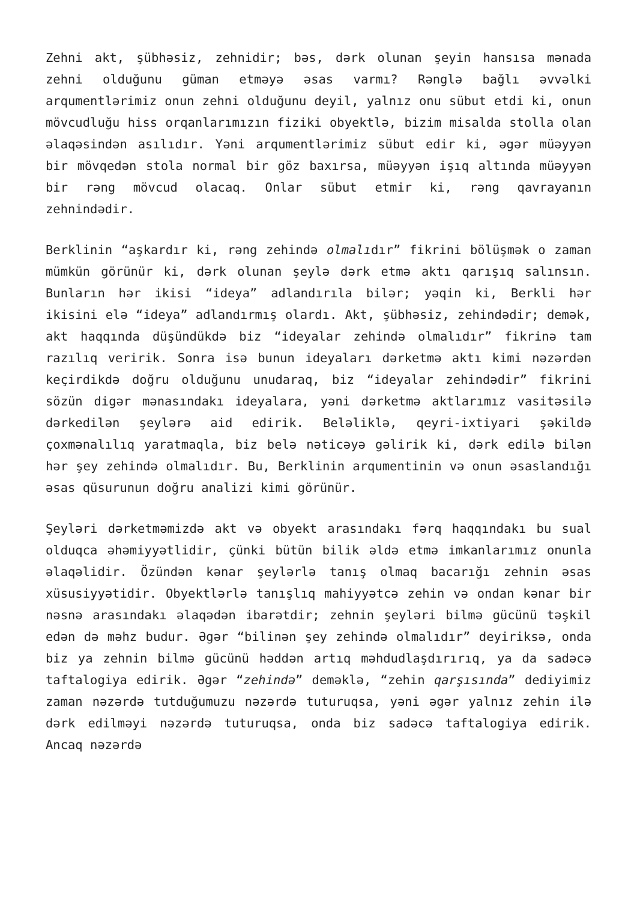Zehni akt, şübhəsiz, zehnidir; bəs, dərk olunan şeyin hansısa mənada zehni olduğunu güman etməyə əsas varmı? Rənglə bağlı əvvəlki arqumentlərimiz onun zehni olduğunu deyil, yalnız onu sübut etdi ki, onun mövcudluğu hiss orqanlarımızın fiziki obyektlə, bizim misalda stolla olan əlaqəsindən asılıdır. Yəni arqumentlərimiz sübut edir ki, əgər müəyyən bir mövqedən stola normal bir göz baxırsa, müəyyən işıq altında müəyyən bir rəng mövcud olacaq. Onlar sübut etmir ki, rəng qavrayanın zehnindədir.
Berklinin “aşkardır ki, rəng zehində olmalıdır” fikrini bölüşmək o zaman mümkün görünür ki, dərk olunan şeylə dərk etmə aktı qarışıq salınsın. Bunların hər ikisi “ideya” adlandırıla bilər; yəqin ki, Berkli hər ikisini elə “ideya” adlandırmış olardı. Akt, şübhəsiz, zehindədir; demək, akt haqqında düşündükdə biz “ideyalar zehində olmalıdır” fikrinə tam razılıq veririk. Sonra isə bunun ideyaları dərketmə aktı kimi nəzərdən keçirdikdə doğru olduğunu unudaraq, biz “ideyalar zehindədir” fikrini sözün digər mənasındakı ideyalara, yəni dərketmə aktlarımız vasitəsilə dərkedilən şeylərə aid edirik. Beləliklə, qeyri-ixtiyari şəkildə çoxmənalılıq yaratmaqla, biz belə nəticəyə gəlirik ki, dərk edilə bilən hər şey zehində olmalıdır. Bu, Berklinin arqumentinin və onun əsaslandığı əsas qüsurunun doğru analizi kimi görünür.
Şeyləri dərketməmizdə akt və obyekt arasındakı fərq haqqındakı bu sual olduqca əhəmiyyətlidir, çünki bütün bilik əldə etmə imkanlarımız onunla əlaqəlidir. Özündən kənar şeylərlə tanış olmaq bacarığı zehnin əsas xüsusiyyətidir. Obyektlərlə tanışlıq mahiyyətcə zehin və ondan kənar bir nəsnə arasındakı əlaqədən ibarətdir; zehnin şeyləri bilmə gücünü təşkil edən də məhz budur. Əgər “bilinən şey zehində olmalıdır” deyiriksə, onda biz ya zehnin bilmə gücünü həddən artıq məhdudlaşdırırıq, ya da sadəcə taftalogiya edirik. Əgər “zehində” deməklə, “zehin qarşısında” dediyimiz zaman nəzərdə tutduğumuzu nəzərdə tuturuqsa, yəni əgər yalnız zehin ilə dərk edilməyi nəzərdə tuturuqsa, onda biz sadəcə taftalogiya edirik. Ancaq nəzərdə